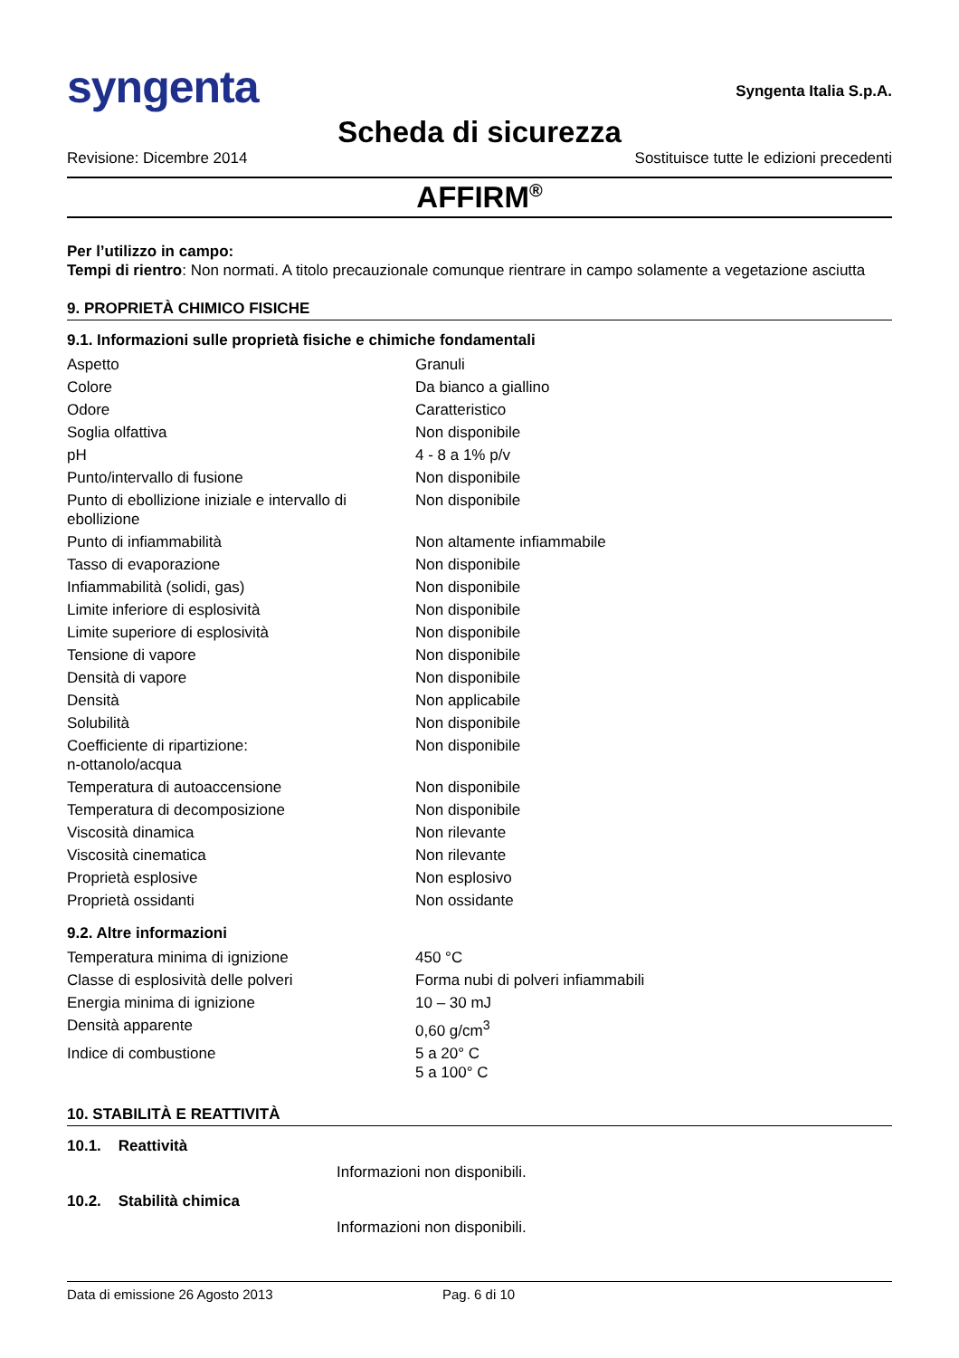syngenta
Syngenta Italia S.p.A.
Scheda di sicurezza
Revisione: Dicembre 2014 Sostituisce tutte le edizioni precedenti
AFFIRM<sup>®</sup>
Per l’utilizzo in campo:
Tempi di rientro: Non normati. A titolo precauzionale comunque rientrare in campo solamente a vegetazione asciutta
9. PROPRIETÀ CHIMICO FISICHE
9.1. Informazioni sulle proprietà fisiche e chimiche fondamentali
| Aspetto | Granuli |
| Colore | Da bianco a giallino |
| Odore | Caratteristico |
| Soglia olfattiva | Non disponibile |
| pH | 4 - 8 a 1% p/v |
| Punto/intervallo di fusione | Non disponibile |
| Punto di ebollizione iniziale e intervallo di ebollizione | Non disponibile |
| Punto di infiammabilità | Non altamente infiammabile |
| Tasso di evaporazione | Non disponibile |
| Infiammabilità (solidi, gas) | Non disponibile |
| Limite inferiore di esplosività | Non disponibile |
| Limite superiore di esplosività | Non disponibile |
| Tensione di vapore | Non disponibile |
| Densità di vapore | Non disponibile |
| Densità | Non applicabile |
| Solubilità | Non disponibile |
| Coefficiente di ripartizione: n-ottanolo/acqua | Non disponibile |
| Temperatura di autoaccensione | Non disponibile |
| Temperatura di decomposizione | Non disponibile |
| Viscosità dinamica | Non rilevante |
| Viscosità cinematica | Non rilevante |
| Proprietà esplosive | Non esplosivo |
| Proprietà ossidanti | Non ossidante |
9.2. Altre informazioni
| Temperatura minima di ignizione | 450 °C |
| Classe di esplosività delle polveri | Forma nubi di polveri infiammabili |
| Energia minima di ignizione | 10 – 30 mJ |
| Densità apparente | 0,60 g/cm<sup>3</sup> |
| Indice di combustione | 5 a 20° C 5 a 100° C |
10. STABILITÀ E REATTIVITÀ
10.1. Reattività
Informazioni non disponibili.
10.2. Stabilità chimica
Informazioni non disponibili.
Data di emissione 26 Agosto 2013 Pag. 6 di 10